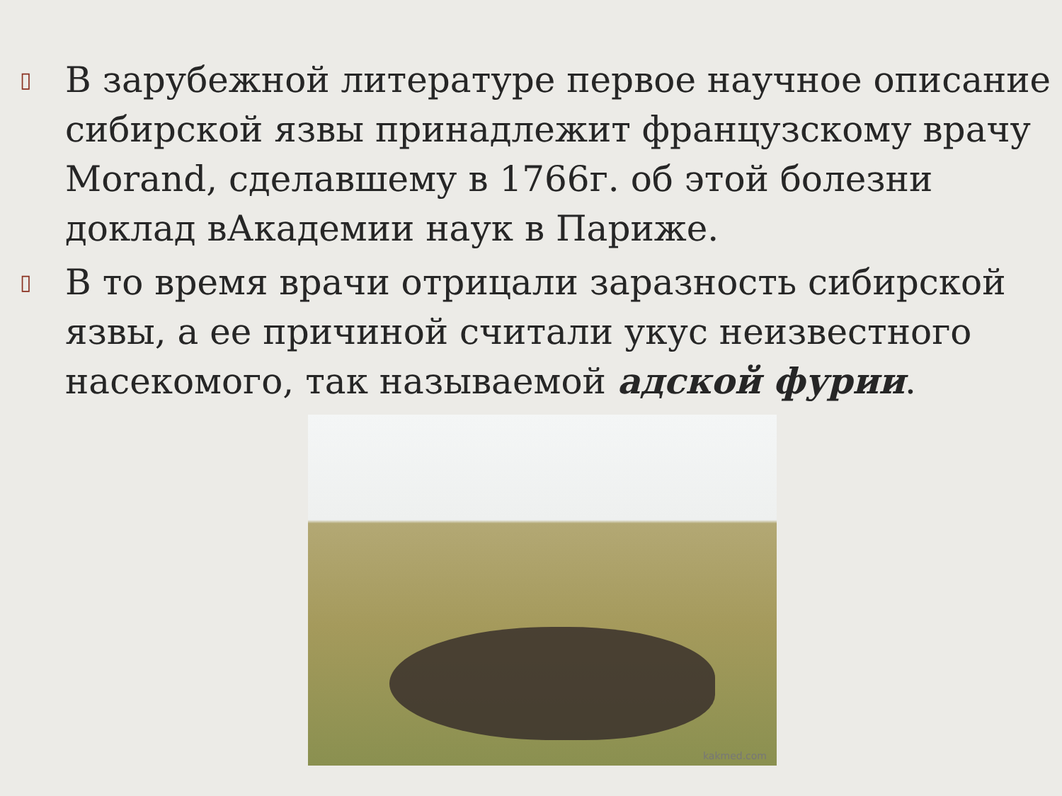▯
В зарубежной литературе первое научное описание сибирской язвы принадлежит французскому врачу Morand, сделавшему в 1766г. об этой болезни доклад вАкадемии наук в Париже.
▯
В то время врачи отрицали заразность сибирской язвы, а ее причиной считали укус неизвестного насекомого, так называемой адской фурии.
kakmed.com